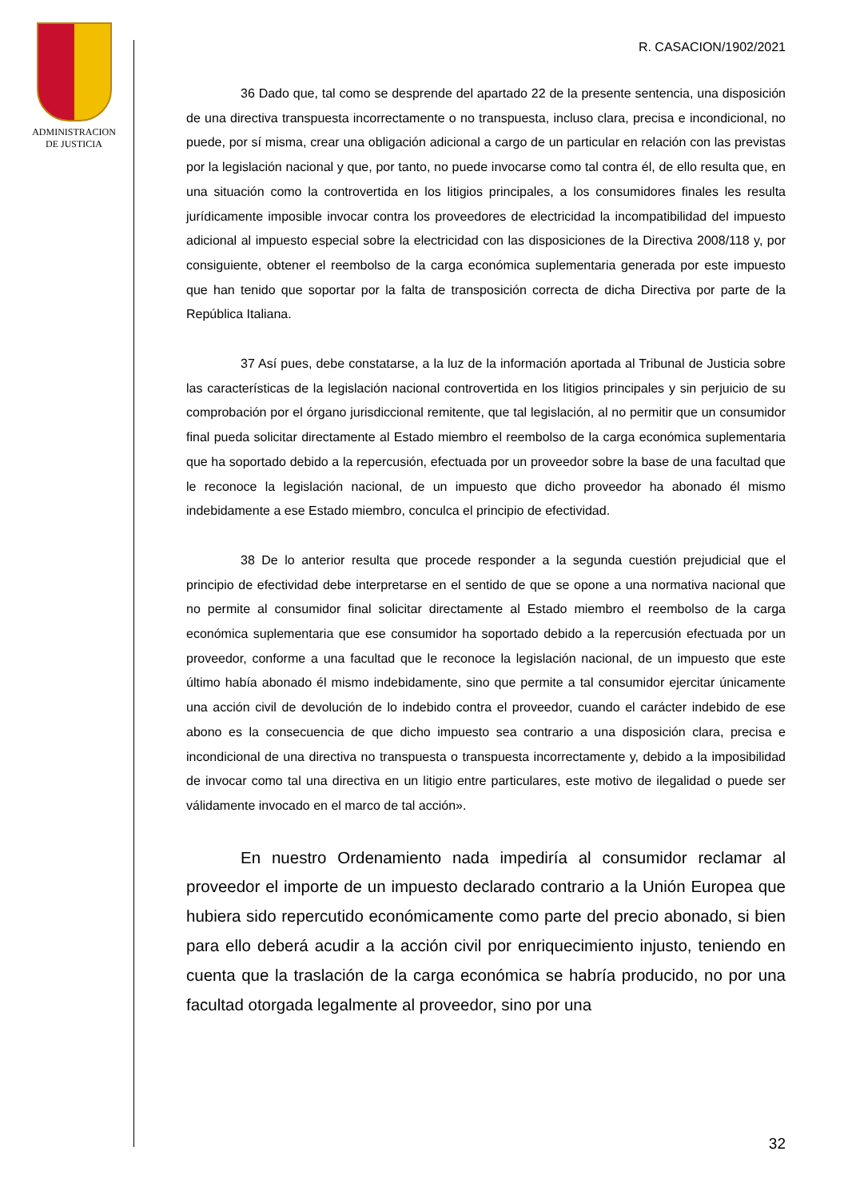ADMINISTRACION
DE JUSTICIA
R. CASACION/1902/2021
36 Dado que, tal como se desprende del apartado 22 de la presente sentencia, una disposición de una directiva transpuesta incorrectamente o no transpuesta, incluso clara, precisa e incondicional, no puede, por sí misma, crear una obligación adicional a cargo de un particular en relación con las previstas por la legislación nacional y que, por tanto, no puede invocarse como tal contra él, de ello resulta que, en una situación como la controvertida en los litigios principales, a los consumidores finales les resulta jurídicamente imposible invocar contra los proveedores de electricidad la incompatibilidad del impuesto adicional al impuesto especial sobre la electricidad con las disposiciones de la Directiva 2008/118 y, por consiguiente, obtener el reembolso de la carga económica suplementaria generada por este impuesto que han tenido que soportar por la falta de transposición correcta de dicha Directiva por parte de la República Italiana.
37 Así pues, debe constatarse, a la luz de la información aportada al Tribunal de Justicia sobre las características de la legislación nacional controvertida en los litigios principales y sin perjuicio de su comprobación por el órgano jurisdiccional remitente, que tal legislación, al no permitir que un consumidor final pueda solicitar directamente al Estado miembro el reembolso de la carga económica suplementaria que ha soportado debido a la repercusión, efectuada por un proveedor sobre la base de una facultad que le reconoce la legislación nacional, de un impuesto que dicho proveedor ha abonado él mismo indebidamente a ese Estado miembro, conculca el principio de efectividad.
38 De lo anterior resulta que procede responder a la segunda cuestión prejudicial que el principio de efectividad debe interpretarse en el sentido de que se opone a una normativa nacional que no permite al consumidor final solicitar directamente al Estado miembro el reembolso de la carga económica suplementaria que ese consumidor ha soportado debido a la repercusión efectuada por un proveedor, conforme a una facultad que le reconoce la legislación nacional, de un impuesto que este último había abonado él mismo indebidamente, sino que permite a tal consumidor ejercitar únicamente una acción civil de devolución de lo indebido contra el proveedor, cuando el carácter indebido de ese abono es la consecuencia de que dicho impuesto sea contrario a una disposición clara, precisa e incondicional de una directiva no transpuesta o transpuesta incorrectamente y, debido a la imposibilidad de invocar como tal una directiva en un litigio entre particulares, este motivo de ilegalidad o puede ser válidamente invocado en el marco de tal acción».
En nuestro Ordenamiento nada impediría al consumidor reclamar al proveedor el importe de un impuesto declarado contrario a la Unión Europea que hubiera sido repercutido económicamente como parte del precio abonado, si bien para ello deberá acudir a la acción civil por enriquecimiento injusto, teniendo en cuenta que la traslación de la carga económica se habría producido, no por una facultad otorgada legalmente al proveedor, sino por una
32